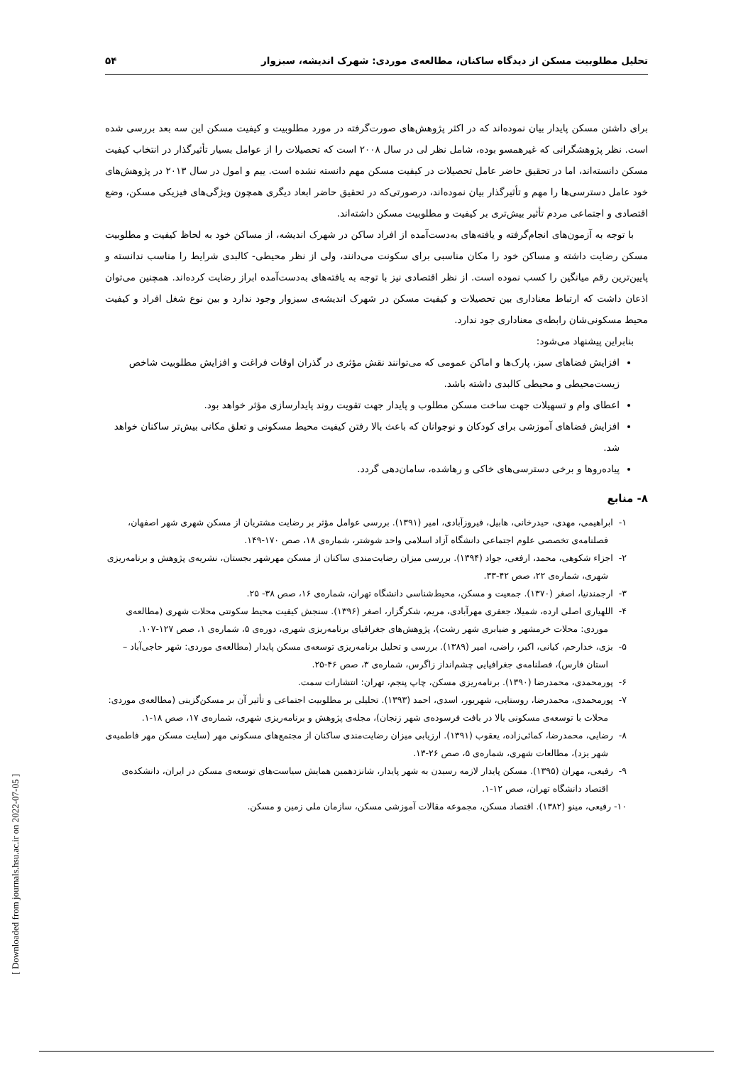تحلیل مطلوبیت مسکن از دیدگاه ساکنان، مطالعه‌ی موردی: شهرک اندیشه، سبزوار ۵۴
برای داشتن مسکن پایدار بیان نموده‌اند که در اکثر پژوهش‌های صورت‌گرفته در مورد مطلوبیت و کیفیت مسکن این سه بعد بررسی شده است. نظر پژوهشگرانی که غیرهمسو بوده، شامل نظر لی در سال ۲۰۰۸ است که تحصیلات را از عوامل بسیار تأثیرگذار در انتخاب کیفیت مسکن دانسته‌اند، اما در تحقیق حاضر عامل تحصیلات در کیفیت مسکن مهم دانسته نشده است. ییم و امول در سال ۲۰۱۳ در پژوهش‌های خود عامل دسترسی‌ها را مهم و تأثیرگذار بیان نموده‌اند، درصورتی‌که در تحقیق حاضر ابعاد دیگری همچون ویژگی‌های فیزیکی مسکن، وضع اقتصادی و اجتماعی مردم تأثیر بیش‌تری بر کیفیت و مطلوبیت مسکن داشته‌اند.
با توجه به آزمون‌های انجام‌گرفته و یافته‌های به‌دست‌آمده از افراد ساکن در شهرک اندیشه، از مساکن خود به لحاظ کیفیت و مطلوبیت مسکن رضایت داشته و مساکن خود را مکان مناسبی برای سکونت می‌دانند، ولی از نظر محیطی- کالبدی شرایط را مناسب ندانسته و پایین‌ترین رقم میانگین را کسب نموده است. از نظر اقتصادی نیز با توجه به یافته‌های به‌دست‌آمده ابراز رضایت کرده‌اند. همچنین می‌توان اذعان داشت که ارتباط معناداری بین تحصیلات و کیفیت مسکن در شهرک اندیشه‌ی سبزوار وجود ندارد و بین نوع شغل افراد و کیفیت محیط مسکونی‌شان رابطه‌ی معناداری جود ندارد.
بنابراین پیشنهاد می‌شود:
افزایش فضاهای سبز، پارک‌ها و اماکن عمومی که می‌توانند نقش مؤثری در گذران اوقات فراغت و افزایش مطلوبیت شاخص زیست‌محیطی و محیطی کالبدی داشته باشد.
اعطای وام و تسهیلات جهت ساخت مسکن مطلوب و پایدار جهت تقویت روند پایدارسازی مؤثر خواهد بود.
افزایش فضاهای آموزشی برای کودکان و نوجوانان که باعث بالا رفتن کیفیت محیط مسکونی و تعلق مکانی بیش‌تر ساکنان خواهد شد.
پیاده‌روها و برخی دسترسی‌های خاکی و رهاشده، سامان‌دهی گردد.
۸- منابع
۱- ابراهیمی، مهدی، حیدرخانی، هابیل، فیروزآبادی، امیر (۱۳۹۱). بررسی عوامل مؤثر بر رضایت مشتریان از مسکن شهری شهر اصفهان، فصلنامه‌ی تخصصی علوم اجتماعی دانشگاه آزاد اسلامی واحد شوشتر، شماره‌ی ۱۸، صص ۱۷۰-۱۴۹.
۲- اجزاء شکوهی، محمد، ارفعی، جواد (۱۳۹۴). بررسی میزان رضایت‌مندی ساکنان از مسکن مهرشهر بجستان، نشریه‌ی پژوهش و برنامه‌ریزی شهری، شماره‌ی ۲۲، صص ۴۲-۳۳.
۳- ارجمندنیا، اصغر (۱۳۷۰). جمعیت و مسکن، محیط‌شناسی دانشگاه تهران، شماره‌ی ۱۶، صص ۳۸- ۲۵.
۴- اللهیاری اصلی ارده، شمیلا، جعفری مهرآبادی، مریم، شکرگزار، اصغر (۱۳۹۶). سنجش کیفیت محیط سکونتی محلات شهری (مطالعه‌ی موردی: محلات خرمشهر و ضیابری شهر رشت)، پژوهش‌های جغرافیای برنامه‌ریزی شهری، دوره‌ی ۵، شماره‌ی ۱، صص ۱۲۷-۱۰۷.
۵- بزی، خدارحم، کیانی، اکبر، راضی، امیر (۱۳۸۹). بررسی و تحلیل برنامه‌ریزی توسعه‌ی مسکن پایدار (مطالعه‌ی موردی: شهر حاجی‌آباد – استان فارس)، فصلنامه‌ی جغرافیایی چشم‌انداز زاگرس، شماره‌ی ۳، صص ۴۶-۲۵.
۶- پورمحمدی، محمدرضا (۱۳۹۰). برنامه‌ریزی مسکن، چاپ پنجم، تهران: انتشارات سمت.
۷- پورمحمدی، محمدرضا، روستایی، شهریور، اسدی، احمد (۱۳۹۳). تحلیلی بر مطلوبیت اجتماعی و تأثیر آن بر مسکن‌گزینی (مطالعه‌ی موردی: محلات با توسعه‌ی مسکونی بالا در بافت فرسوده‌ی شهر زنجان)، مجله‌ی پژوهش و برنامه‌ریزی شهری، شماره‌ی ۱۷، صص ۱۸-۱.
۸- رضایی، محمدرضا، کمائی‌زاده، یعقوب (۱۳۹۱). ارزیابی میزان رضایت‌مندی ساکنان از مجتمع‌های مسکونی مهر (سایت مسکن مهر فاطمیه‌ی شهر یزد)، مطالعات شهری، شماره‌ی ۵، صص ۲۶-۱۳.
۹- رفیعی، مهران (۱۳۹۵). مسکن پایدار لازمه رسیدن به شهر پایدار، شانزدهمین همایش سیاست‌های توسعه‌ی مسکن در ایران، دانشکده‌ی اقتصاد دانشگاه تهران، صص ۱۲-۱.
۱۰- رفیعی، مینو (۱۳۸۲). اقتصاد مسکن، مجموعه مقالات آموزشی مسکن، سازمان ملی زمین و مسکن.
[ Downloaded from journals.hsu.ac.ir on 2022-07-05 ]